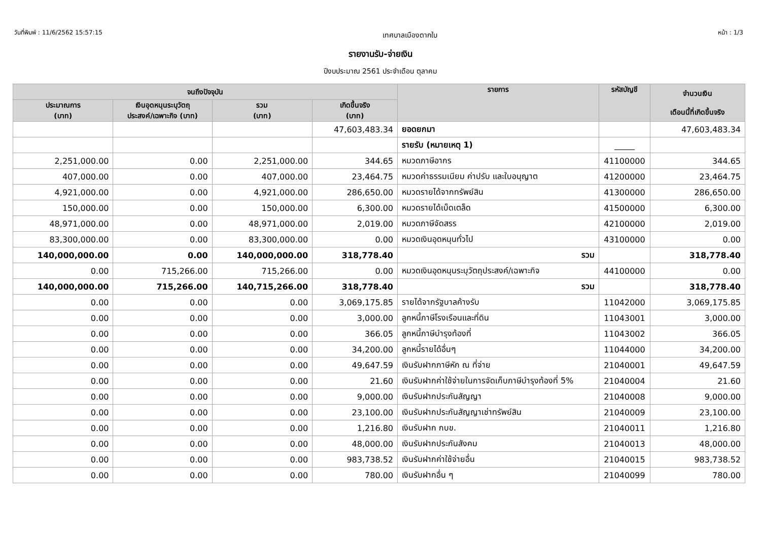วันที่พิมพ์ : 11/6/2562 15:57:15 เทศบาลเมืองตากใบ หน้า : 1/3
รายงานรับ-จ่ายเงิน
ปีงบประมาณ 2561 ประจำเดือน ตุลาคม
| จนถึงปัจจุบัน | | | | รายการ | รหัสบัญชี | จำนวนเงิน เดือนนี้ที่เกิดขึ้นจริง |
| --- | --- | --- | --- | --- | --- | --- |
| ประมาณการ (บาท) | เงินอุดหนุนระบุวัตถุ ประสงค์/เฉพาะกิจ (บาท) | รวม (บาท) | เกิดขึ้นจริง (บาท) | | | |
| | | | 47,603,483.34 | ยอดยกมา | | 47,603,483.34 |
| | | | | รายรับ (หมายเหตุ 1) | _____ | |
| 2,251,000.00 | 0.00 | 2,251,000.00 | 344.65 | หมวดภาษีอากร | 41100000 | 344.65 |
| 407,000.00 | 0.00 | 407,000.00 | 23,464.75 | หมวดค่าธรรมเนียม ค่าปรับ และใบอนุญาต | 41200000 | 23,464.75 |
| 4,921,000.00 | 0.00 | 4,921,000.00 | 286,650.00 | หมวดรายได้จากทรัพย์สิน | 41300000 | 286,650.00 |
| 150,000.00 | 0.00 | 150,000.00 | 6,300.00 | หมวดรายได้เบ็ดเตล็ด | 41500000 | 6,300.00 |
| 48,971,000.00 | 0.00 | 48,971,000.00 | 2,019.00 | หมวดภาษีจัดสรร | 42100000 | 2,019.00 |
| 83,300,000.00 | 0.00 | 83,300,000.00 | 0.00 | หมวดเงินอุดหนุนทั่วไป | 43100000 | 0.00 |
| 140,000,000.00 | 0.00 | 140,000,000.00 | 318,778.40 | รวม | | 318,778.40 |
| 0.00 | 715,266.00 | 715,266.00 | 0.00 | หมวดเงินอุดหนุนระบุวัตถุประสงค์/เฉพาะกิจ | 44100000 | 0.00 |
| 140,000,000.00 | 715,266.00 | 140,715,266.00 | 318,778.40 | รวม | | 318,778.40 |
| 0.00 | 0.00 | 0.00 | 3,069,175.85 | รายได้จากรัฐบาลค้างรับ | 11042000 | 3,069,175.85 |
| 0.00 | 0.00 | 0.00 | 3,000.00 | ลูกหนี้ภาษีโรงเรือนและที่ดิน | 11043001 | 3,000.00 |
| 0.00 | 0.00 | 0.00 | 366.05 | ลูกหนี้ภาษีบำรุงท้องที่ | 11043002 | 366.05 |
| 0.00 | 0.00 | 0.00 | 34,200.00 | ลูกหนี้รายได้อื่นๆ | 11044000 | 34,200.00 |
| 0.00 | 0.00 | 0.00 | 49,647.59 | เงินรับฝากภาษีหัก ณ ที่จ่าย | 21040001 | 49,647.59 |
| 0.00 | 0.00 | 0.00 | 21.60 | เงินรับฝากค่าใช้จ่ายในการจัดเก็บภาษีบำรุงท้องที่ 5% | 21040004 | 21.60 |
| 0.00 | 0.00 | 0.00 | 9,000.00 | เงินรับฝากประกันสัญญา | 21040008 | 9,000.00 |
| 0.00 | 0.00 | 0.00 | 23,100.00 | เงินรับฝากประกันสัญญาเช่าทรัพย์สิน | 21040009 | 23,100.00 |
| 0.00 | 0.00 | 0.00 | 1,216.80 | เงินรับฝาก กบข. | 21040011 | 1,216.80 |
| 0.00 | 0.00 | 0.00 | 48,000.00 | เงินรับฝากประกันสังคม | 21040013 | 48,000.00 |
| 0.00 | 0.00 | 0.00 | 983,738.52 | เงินรับฝากค่าใช้จ่ายอื่น | 21040015 | 983,738.52 |
| 0.00 | 0.00 | 0.00 | 780.00 | เงินรับฝากอื่น ๆ | 21040099 | 780.00 |